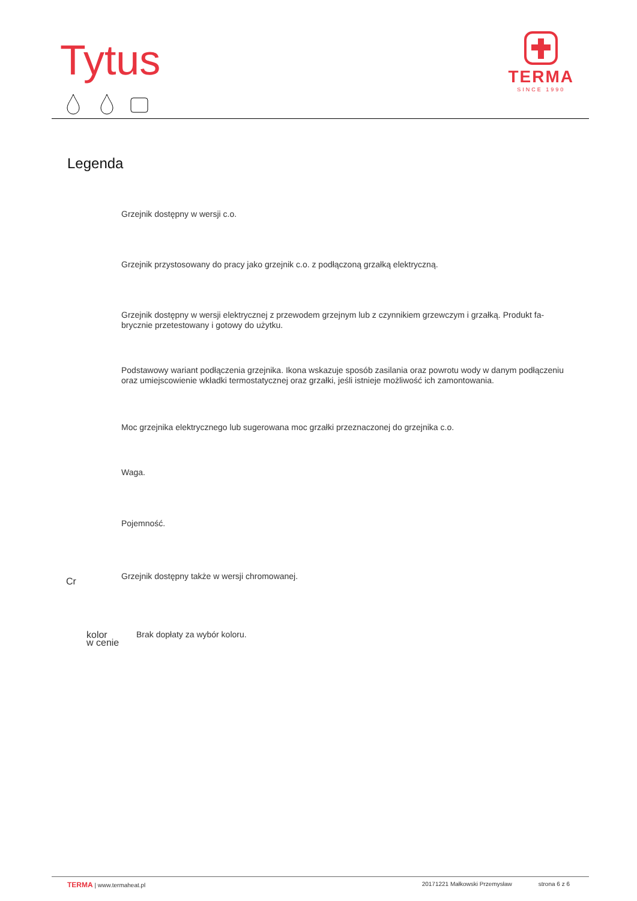Tytus
TERMA
SINCE 1990
Legenda
Grzejnik dostępny w wersji c.o.
Grzejnik przystosowany do pracy jako grzejnik c.o. z podłączoną grzałką elektryczną.
Grzejnik dostępny w wersji elektrycznej z przewodem grzejnym lub z czynnikiem grzewczym i grzałką. Produkt fa-
brycznie przetestowany i gotowy do użytku.
Podstawowy wariant podłączenia grzejnika. Ikona wskazuje sposób zasilania oraz powrotu wody w danym podłączeniu oraz umiejscowienie wkładki termostatycznej oraz grzałki, jeśli istnieje możliwość ich zamontowania.
Moc grzejnika elektrycznego lub sugerowana moc grzałki przeznaczonej do grzejnika c.o.
Waga.
Pojemność.
Cr
Grzejnik dostępny także w wersji chromowanej.
kolor
w cenie
Brak dopłaty za wybór koloru.
TERMA | www.termaheat.pl 20171221 Małkowski Przemysław strona 6 z 6